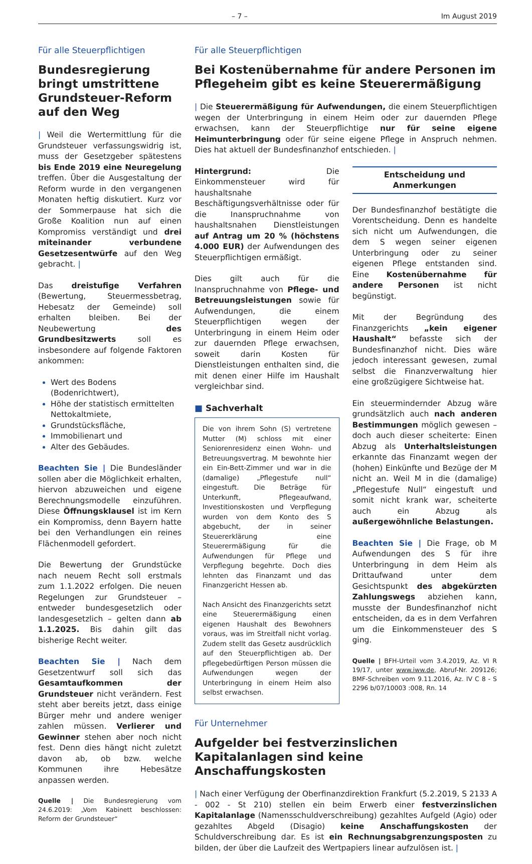– 7 – Im August 2019
Für alle Steuerpflichtigen
Bundesregierung bringt umstrittene Grundsteuer-Reform auf den Weg
| Weil die Wertermittlung für die Grundsteuer verfassungswidrig ist, muss der Gesetzgeber spätestens bis Ende 2019 eine Neuregelung treffen. Über die Ausgestaltung der Reform wurde in den vergangenen Monaten heftig diskutiert. Kurz vor der Sommerpause hat sich die Große Koalition nun auf einen Kompromiss verständigt und drei miteinander verbundene Gesetzesentwürfe auf den Weg gebracht. |
Das dreistufige Verfahren (Bewertung, Steuermessbetrag, Hebesatz der Gemeinde) soll erhalten bleiben. Bei der Neubewertung des Grundbesitzwerts soll es insbesondere auf folgende Faktoren ankommen:
Wert des Bodens (Bodenrichtwert),
Höhe der statistisch ermittelten Nettokaltmiete,
Grundstücksfläche,
Immobilienart und
Alter des Gebäudes.
Beachten Sie | Die Bundesländer sollen aber die Möglichkeit erhalten, hiervon abzuweichen und eigene Berechnungsmodelle einzuführen. Diese Öffnungsklausel ist im Kern ein Kompromiss, denn Bayern hatte bei den Verhandlungen ein reines Flächenmodell gefordert.
Die Bewertung der Grundstücke nach neuem Recht soll erstmals zum 1.1.2022 erfolgen. Die neuen Regelungen zur Grundsteuer – entweder bundesgesetzlich oder landesgesetzlich – gelten dann ab 1.1.2025. Bis dahin gilt das bisherige Recht weiter.
Beachten Sie | Nach dem Gesetzentwurf soll sich das Gesamtaufkommen der Grundsteuer nicht verändern. Fest steht aber bereits jetzt, dass einige Bürger mehr und andere weniger zahlen müssen. Verlierer und Gewinner stehen aber noch nicht fest. Denn dies hängt nicht zuletzt davon ab, ob bzw. welche Kommunen ihre Hebesätze anpassen werden.
Quelle | Die Bundesregierung vom 24.6.2019: „Vom Kabinett beschlossen: Reform der Grundsteuer“
Für alle Steuerpflichtigen
Bei Kostenübernahme für andere Personen im Pflegeheim gibt es keine Steuerermäßigung
| Die Steuerermäßigung für Aufwendungen, die einem Steuerpflichtigen wegen der Unterbringung in einem Heim oder zur dauernden Pflege erwachsen, kann der Steuerpflichtige nur für seine eigene Heimunterbringung oder für seine eigene Pflege in Anspruch nehmen. Dies hat aktuell der Bundesfinanzhof entschieden. |
Hintergrund: Die Einkommensteuer wird für haushaltsnahe Beschäftigungsverhältnisse oder für die Inanspruchnahme von haushaltsnahen Dienstleistungen auf Antrag um 20 % (höchstens 4.000 EUR) der Aufwendungen des Steuerpflichtigen ermäßigt.
Dies gilt auch für die Inanspruchnahme von Pflege- und Betreuungsleistungen sowie für Aufwendungen, die einem Steuerpflichtigen wegen der Unterbringung in einem Heim oder zur dauernden Pflege erwachsen, soweit darin Kosten für Dienstleistungen enthalten sind, die mit denen einer Hilfe im Haushalt vergleichbar sind.
■ Sachverhalt
Die von ihrem Sohn (S) vertretene Mutter (M) schloss mit einer Seniorenresidenz einen Wohn- und Betreuungsvertrag. M bewohnte hier ein Ein-Bett-Zimmer und war in die (damalige) „Pflegestufe null“ eingestuft. Die Beträge für Unterkunft, Pflegeaufwand, Investitionskosten und Verpflegung wurden von dem Konto des S abgebucht, der in seiner Steuererklärung eine Steuerermäßigung für die Aufwendungen für Pflege und Verpflegung begehrte. Doch dies lehnten das Finanzamt und das Finanzgericht Hessen ab.
Nach Ansicht des Finanzgerichts setzt eine Steuerermäßigung einen eigenen Haushalt des Bewohners voraus, was im Streitfall nicht vorlag. Zudem stellt das Gesetz ausdrücklich auf den Steuerpflichtigen ab. Der pflegebedürftigen Person müssen die Aufwendungen wegen der Unterbringung in einem Heim also selbst erwachsen.
Entscheidung und Anmerkungen
Der Bundesfinanzhof bestätigte die Vorentscheidung. Denn es handelte sich nicht um Aufwendungen, die dem S wegen seiner eigenen Unterbringung oder zu seiner eigenen Pflege entstanden sind. Eine Kostenübernahme für andere Personen ist nicht begünstigt.
Mit der Begründung des Finanzgerichts „kein eigener Haushalt“ befasste sich der Bundesfinanzhof nicht. Dies wäre jedoch interessant gewesen, zumal selbst die Finanzverwaltung hier eine großzügigere Sichtweise hat.
Ein steuermindernder Abzug wäre grundsätzlich auch nach anderen Bestimmungen möglich gewesen – doch auch dieser scheiterte: Einen Abzug als Unterhaltsleistungen erkannte das Finanzamt wegen der (hohen) Einkünfte und Bezüge der M nicht an. Weil M in die (damalige) „Pflegestufe Null“ eingestuft und somit nicht krank war, scheiterte auch ein Abzug als außergewöhnliche Belastungen.
Beachten Sie | Die Frage, ob M Aufwendungen des S für ihre Unterbringung in dem Heim als Drittaufwand unter dem Gesichtspunkt des abgekürzten Zahlungswegs abziehen kann, musste der Bundesfinanzhof nicht entscheiden, da es in dem Verfahren um die Einkommensteuer des S ging.
Quelle | BFH-Urteil vom 3.4.2019, Az. VI R 19/17, unter www.iww.de, Abruf-Nr. 209126; BMF-Schreiben vom 9.11.2016, Az. IV C 8 - S 2296 b/07/10003 :008, Rn. 14
Für Unternehmer
Aufgelder bei festverzinslichen Kapitalanlagen sind keine Anschaffungskosten
| Nach einer Verfügung der Oberfinanzdirektion Frankfurt (5.2.2019, S 2133 A - 002 - St 210) stellen ein beim Erwerb einer festverzinslichen Kapitalanlage (Namensschuldverschreibung) gezahltes Aufgeld (Agio) oder gezahltes Abgeld (Disagio) keine Anschaffungskosten der Schuldverschreibung dar. Es ist ein Rechnungsabgrenzungsposten zu bilden, der über die Laufzeit des Wertpapiers linear aufzulösen ist. |